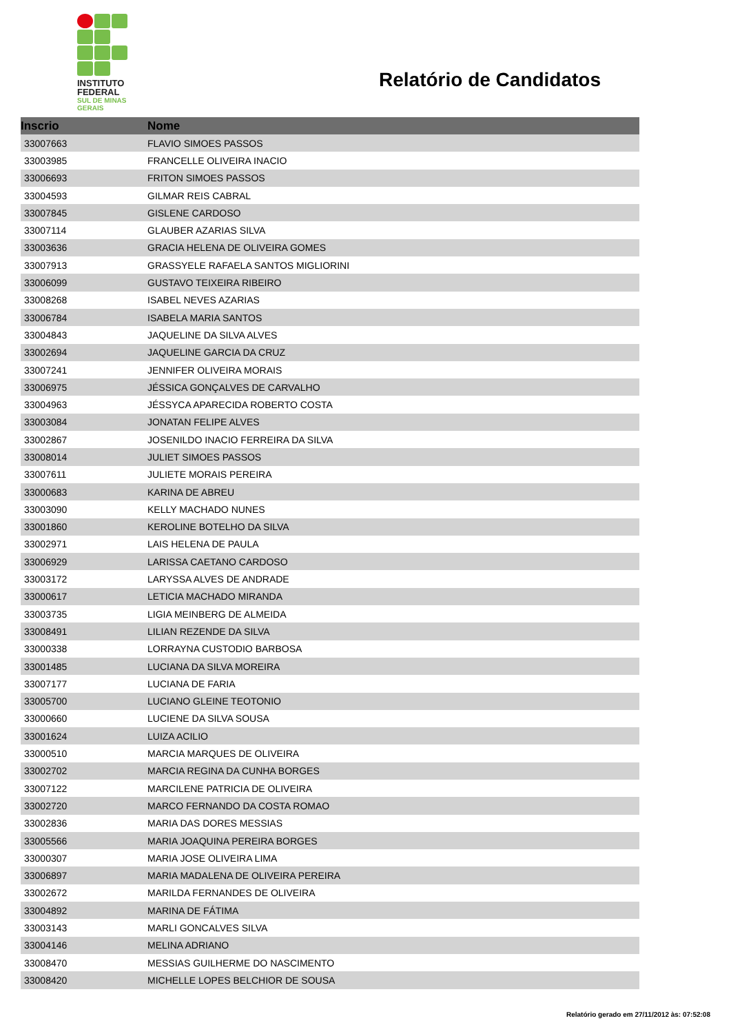INSTITUTO
FEDERAL
SUL DE MINAS
GERAIS
Relatório de Candidatos
| Inscrio | Nome |
| --- | --- |
| 33007663 | FLAVIO SIMOES PASSOS |
| 33003985 | FRANCELLE OLIVEIRA INACIO |
| 33006693 | FRITON SIMOES PASSOS |
| 33004593 | GILMAR REIS CABRAL |
| 33007845 | GISLENE CARDOSO |
| 33007114 | GLAUBER AZARIAS SILVA |
| 33003636 | GRACIA HELENA DE OLIVEIRA GOMES |
| 33007913 | GRASSYELE RAFAELA SANTOS MIGLIORINI |
| 33006099 | GUSTAVO TEIXEIRA RIBEIRO |
| 33008268 | ISABEL NEVES AZARIAS |
| 33006784 | ISABELA MARIA SANTOS |
| 33004843 | JAQUELINE DA SILVA ALVES |
| 33002694 | JAQUELINE GARCIA DA CRUZ |
| 33007241 | JENNIFER OLIVEIRA MORAIS |
| 33006975 | JÉSSICA GONÇALVES DE CARVALHO |
| 33004963 | JÉSSYCA APARECIDA ROBERTO COSTA |
| 33003084 | JONATAN FELIPE ALVES |
| 33002867 | JOSENILDO INACIO FERREIRA DA SILVA |
| 33008014 | JULIET SIMOES PASSOS |
| 33007611 | JULIETE MORAIS PEREIRA |
| 33000683 | KARINA DE ABREU |
| 33003090 | KELLY MACHADO NUNES |
| 33001860 | KEROLINE BOTELHO DA SILVA |
| 33002971 | LAIS HELENA DE PAULA |
| 33006929 | LARISSA CAETANO CARDOSO |
| 33003172 | LARYSSA ALVES DE ANDRADE |
| 33000617 | LETICIA MACHADO MIRANDA |
| 33003735 | LIGIA MEINBERG DE ALMEIDA |
| 33008491 | LILIAN REZENDE DA SILVA |
| 33000338 | LORRAYNA CUSTODIO BARBOSA |
| 33001485 | LUCIANA DA SILVA MOREIRA |
| 33007177 | LUCIANA DE FARIA |
| 33005700 | LUCIANO GLEINE TEOTONIO |
| 33000660 | LUCIENE DA SILVA SOUSA |
| 33001624 | LUIZA ACILIO |
| 33000510 | MARCIA MARQUES DE OLIVEIRA |
| 33002702 | MARCIA REGINA DA CUNHA BORGES |
| 33007122 | MARCILENE PATRICIA DE OLIVEIRA |
| 33002720 | MARCO FERNANDO DA COSTA ROMAO |
| 33002836 | MARIA DAS DORES MESSIAS |
| 33005566 | MARIA JOAQUINA PEREIRA BORGES |
| 33000307 | MARIA JOSE OLIVEIRA LIMA |
| 33006897 | MARIA MADALENA DE OLIVEIRA PEREIRA |
| 33002672 | MARILDA FERNANDES DE OLIVEIRA |
| 33004892 | MARINA DE FÁTIMA |
| 33003143 | MARLI GONCALVES SILVA |
| 33004146 | MELINA ADRIANO |
| 33008470 | MESSIAS GUILHERME DO NASCIMENTO |
| 33008420 | MICHELLE LOPES BELCHIOR DE SOUSA |
Relatório gerado em 27/11/2012 às: 07:52:08